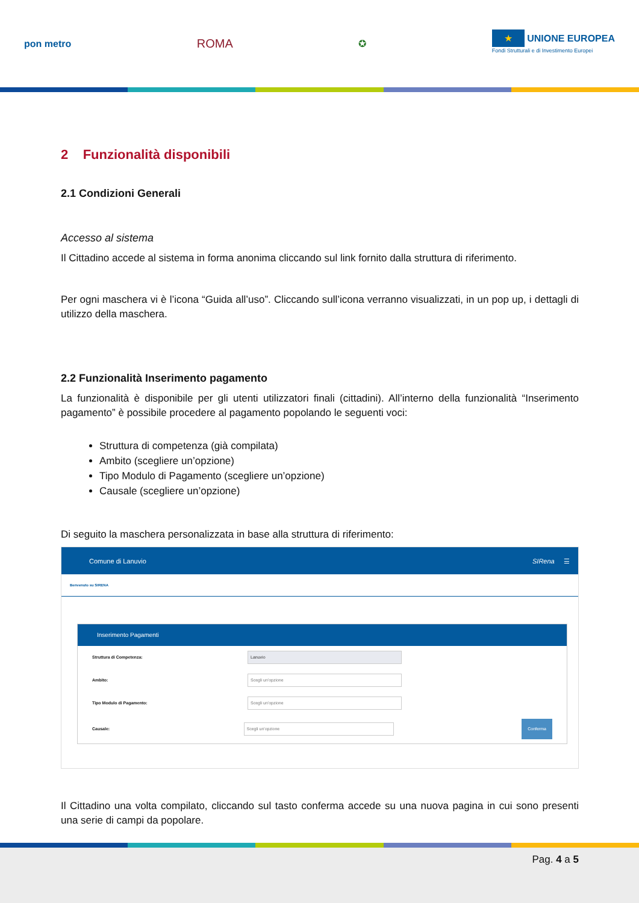pon metro
ROMA
✪
★ UNIONE EUROPEA
Fondi Strutturali e di Investimento Europei
2 Funzionalità disponibili
2.1 Condizioni Generali
Accesso al sistema
Il Cittadino accede al sistema in forma anonima cliccando sul link fornito dalla struttura di riferimento.
Per ogni maschera vi è l’icona “Guida all’uso”. Cliccando sull’icona verranno visualizzati, in un pop up, i dettagli di utilizzo della maschera.
2.2 Funzionalità Inserimento pagamento
La funzionalità è disponibile per gli utenti utilizzatori finali (cittadini). All’interno della funzionalità “Inserimento pagamento” è possibile procedere al pagamento popolando le seguenti voci:
Struttura di competenza (già compilata)
Ambito (scegliere un’opzione)
Tipo Modulo di Pagamento (scegliere un’opzione)
Causale (scegliere un’opzione)
Di seguito la maschera personalizzata in base alla struttura di riferimento:
Comune di Lanuvio SIRena ☰
Benvenuto su SIRENA
Inserimento Pagamenti
Struttura di Competenza:
Lanuvio
Ambito:
Scegli un'opzione
Tipo Modulo di Pagamento:
Scegli un'opzione
Causale:
Scegli un'opzione
Conferma
Il Cittadino una volta compilato, cliccando sul tasto conferma accede su una nuova pagina in cui sono presenti una serie di campi da popolare.
Pag. 4 a 5